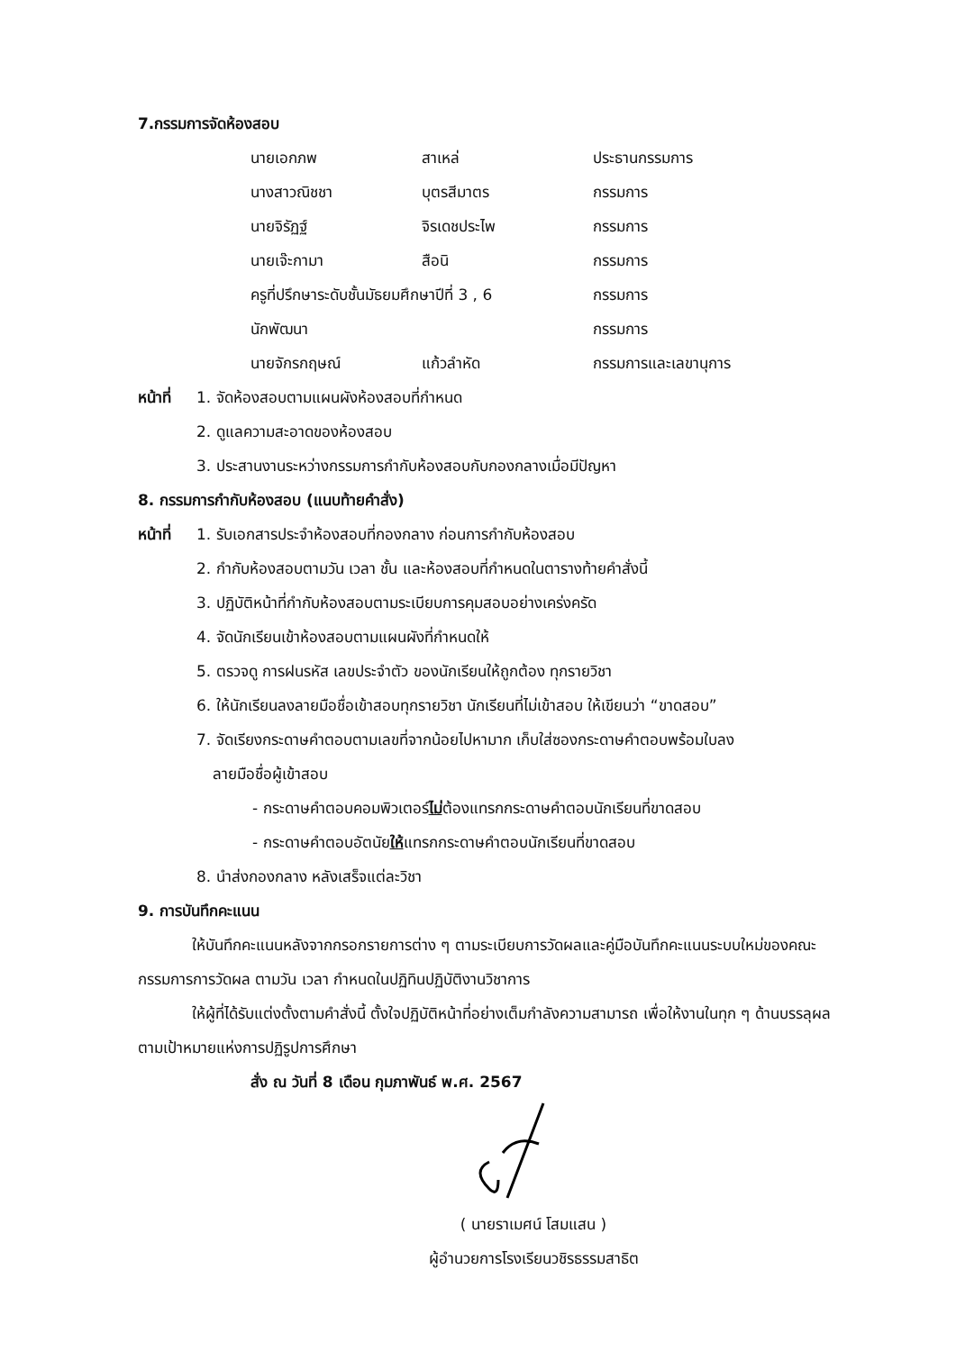7.กรรมการจัดห้องสอบ
| นายเอกภพ | สาเหล่ | ประธานกรรมการ |
| นางสาวณิชชา | บุตรสีมาตร | กรรมการ |
| นายจิรัฏฐ์ | จิรเดชประไพ | กรรมการ |
| นายเจ๊ะกามา | สือนิ | กรรมการ |
| ครูที่ปรึกษาระดับชั้นมัธยมศึกษาปีที่ 3 , 6 | | กรรมการ |
| นักพัฒนา | | กรรมการ |
| นายจักรกฤษณ์ | แก้วลำหัด | กรรมการและเลขานุการ |
หน้าที่ 1. จัดห้องสอบตามแผนผังห้องสอบที่กำหนด
2. ดูแลความสะอาดของห้องสอบ
3. ประสานงานระหว่างกรรมการกำกับห้องสอบกับกองกลางเมื่อมีปัญหา
8. กรรมการกำกับห้องสอบ (แนบท้ายคำสั่ง)
หน้าที่ 1. รับเอกสารประจำห้องสอบที่กองกลาง ก่อนการกำกับห้องสอบ
2. กำกับห้องสอบตามวัน เวลา ชั้น และห้องสอบที่กำหนดในตารางท้ายคำสั่งนี้
3. ปฏิบัติหน้าที่กำกับห้องสอบตามระเบียบการคุมสอบอย่างเคร่งครัด
4. จัดนักเรียนเข้าห้องสอบตามแผนผังที่กำหนดให้
5. ตรวจดู การฝนรหัส เลขประจำตัว ของนักเรียนให้ถูกต้อง ทุกรายวิชา
6. ให้นักเรียนลงลายมือชื่อเข้าสอบทุกรายวิชา นักเรียนที่ไม่เข้าสอบ ให้เขียนว่า “ขาดสอบ”
7. จัดเรียงกระดาษคำตอบตามเลขที่จากน้อยไปหามาก เก็บใส่ซองกระดาษคำตอบพร้อมใบลง
ลายมือชื่อผู้เข้าสอบ
- กระดาษคำตอบคอมพิวเตอร์ไม่ต้องแทรกกระดาษคำตอบนักเรียนที่ขาดสอบ
- กระดาษคำตอบอัตนัยให้แทรกกระดาษคำตอบนักเรียนที่ขาดสอบ
8. นำส่งกองกลาง หลังเสร็จแต่ละวิชา
9. การบันทึกคะแนน
ให้บันทึกคะแนนหลังจากกรอกรายการต่าง ๆ ตามระเบียบการวัดผลและคู่มือบันทึกคะแนนระบบใหม่ของคณะกรรมการการวัดผล ตามวัน เวลา กำหนดในปฏิทินปฏิบัติงานวิชาการ
ให้ผู้ที่ได้รับแต่งตั้งตามคำสั่งนี้ ตั้งใจปฏิบัติหน้าที่อย่างเต็มกำลังความสามารถ เพื่อให้งานในทุก ๆ ด้านบรรลุผลตามเป้าหมายแห่งการปฏิรูปการศึกษา
สั่ง ณ วันที่ 8 เดือน กุมภาพันธ์ พ.ศ. 2567
( นายราเมศน์ โสมแสน )
ผู้อำนวยการโรงเรียนวชิรธรรมสาธิต